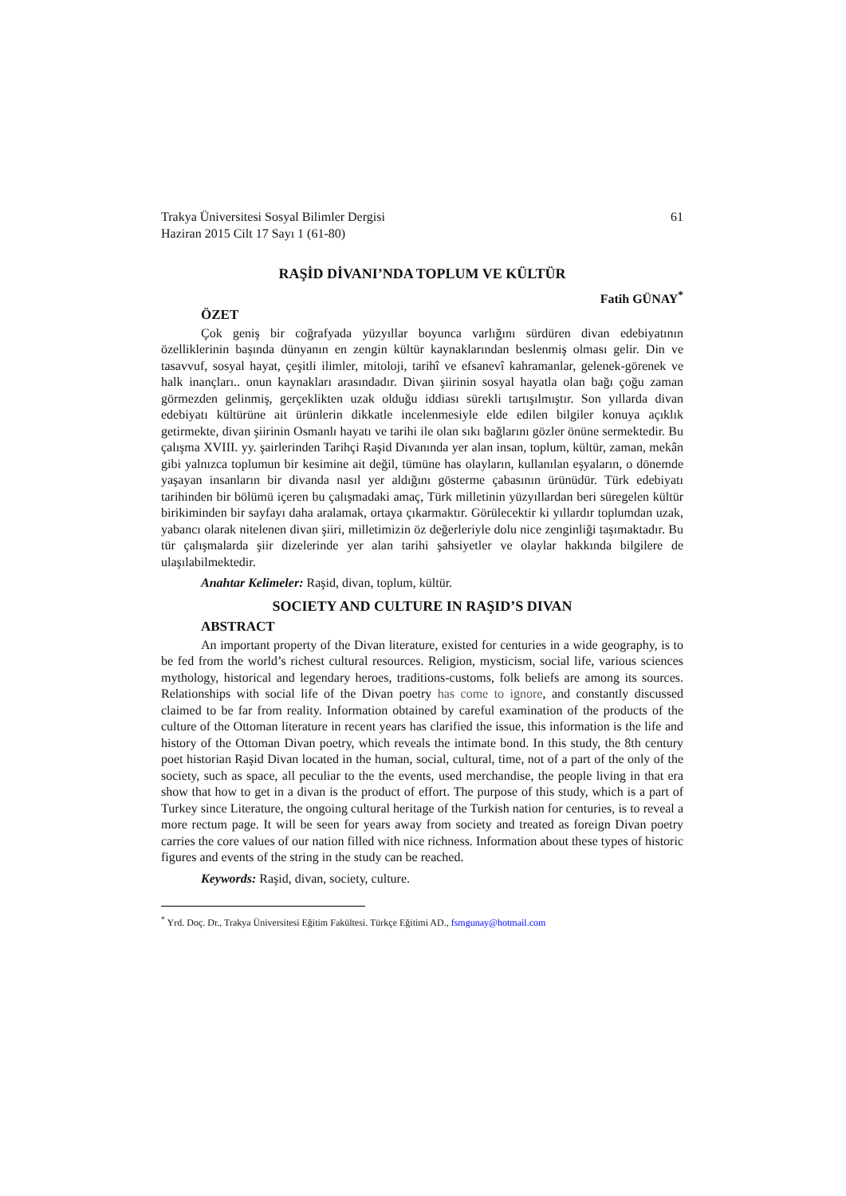Trakya Üniversitesi Sosyal Bilimler Dergisi 61
Haziran 2015 Cilt 17 Sayı 1 (61-80)
RAŞİD DİVANI’NDA TOPLUM VE KÜLTÜR
Fatih GÜNAY<sup>*</sup>
ÖZET
Çok geniş bir coğrafyada yüzyıllar boyunca varlığını sürdüren divan edebiyatının özelliklerinin başında dünyanın en zengin kültür kaynaklarından beslenmiş olması gelir. Din ve tasavvuf, sosyal hayat, çeşitli ilimler, mitoloji, tarihî ve efsanevî kahramanlar, gelenek-görenek ve halk inançları.. onun kaynakları arasındadır. Divan şiirinin sosyal hayatla olan bağı çoğu zaman görmezden gelinmiş, gerçeklikten uzak olduğu iddiası sürekli tartışılmıştır. Son yıllarda divan edebiyatı kültürüne ait ürünlerin dikkatle incelenmesiyle elde edilen bilgiler konuya açıklık getirmekte, divan şiirinin Osmanlı hayatı ve tarihi ile olan sıkı bağlarını gözler önüne sermektedir. Bu çalışma XVIII. yy. şairlerinden Tarihçi Raşid Divanında yer alan insan, toplum, kültür, zaman, mekân gibi yalnızca toplumun bir kesimine ait değil, tümüne has olayların, kullanılan eşyaların, o dönemde yaşayan insanların bir divanda nasıl yer aldığını gösterme çabasının ürünüdür. Türk edebiyatı tarihinden bir bölümü içeren bu çalışmadaki amaç, Türk milletinin yüzyıllardan beri süregelen kültür birikiminden bir sayfayı daha aralamak, ortaya çıkarmaktır. Görülecektir ki yıllardır toplumdan uzak, yabancı olarak nitelenen divan şiiri, milletimizin öz değerleriyle dolu nice zenginliği taşımaktadır. Bu tür çalışmalarda şiir dizelerinde yer alan tarihi şahsiyetler ve olaylar hakkında bilgilere de ulaşılabilmektedir.
Anahtar Kelimeler: Raşid, divan, toplum, kültür.
SOCIETY AND CULTURE IN RAŞID’S DIVAN
ABSTRACT
An important property of the Divan literature, existed for centuries in a wide geography, is to be fed from the world’s richest cultural resources. Religion, mysticism, social life, various sciences mythology, historical and legendary heroes, traditions-customs, folk beliefs are among its sources. Relationships with social life of the Divan poetry has come to ignore, and constantly discussed claimed to be far from reality. Information obtained by careful examination of the products of the culture of the Ottoman literature in recent years has clarified the issue, this information is the life and history of the Ottoman Divan poetry, which reveals the intimate bond. In this study, the 8th century poet historian Raşid Divan located in the human, social, cultural, time, not of a part of the only of the society, such as space, all peculiar to the the events, used merchandise, the people living in that era show that how to get in a divan is the product of effort. The purpose of this study, which is a part of Turkey since Literature, the ongoing cultural heritage of the Turkish nation for centuries, is to reveal a more rectum page. It will be seen for years away from society and treated as foreign Divan poetry carries the core values of our nation filled with nice richness. Information about these types of historic figures and events of the string in the study can be reached.
Keywords: Raşid, divan, society, culture.
<sup>*</sup> Yrd. Doç. Dr., Trakya Üniversitesi Eğitim Fakültesi. Türkçe Eğitimi AD., fsmgunay@hotmail.com